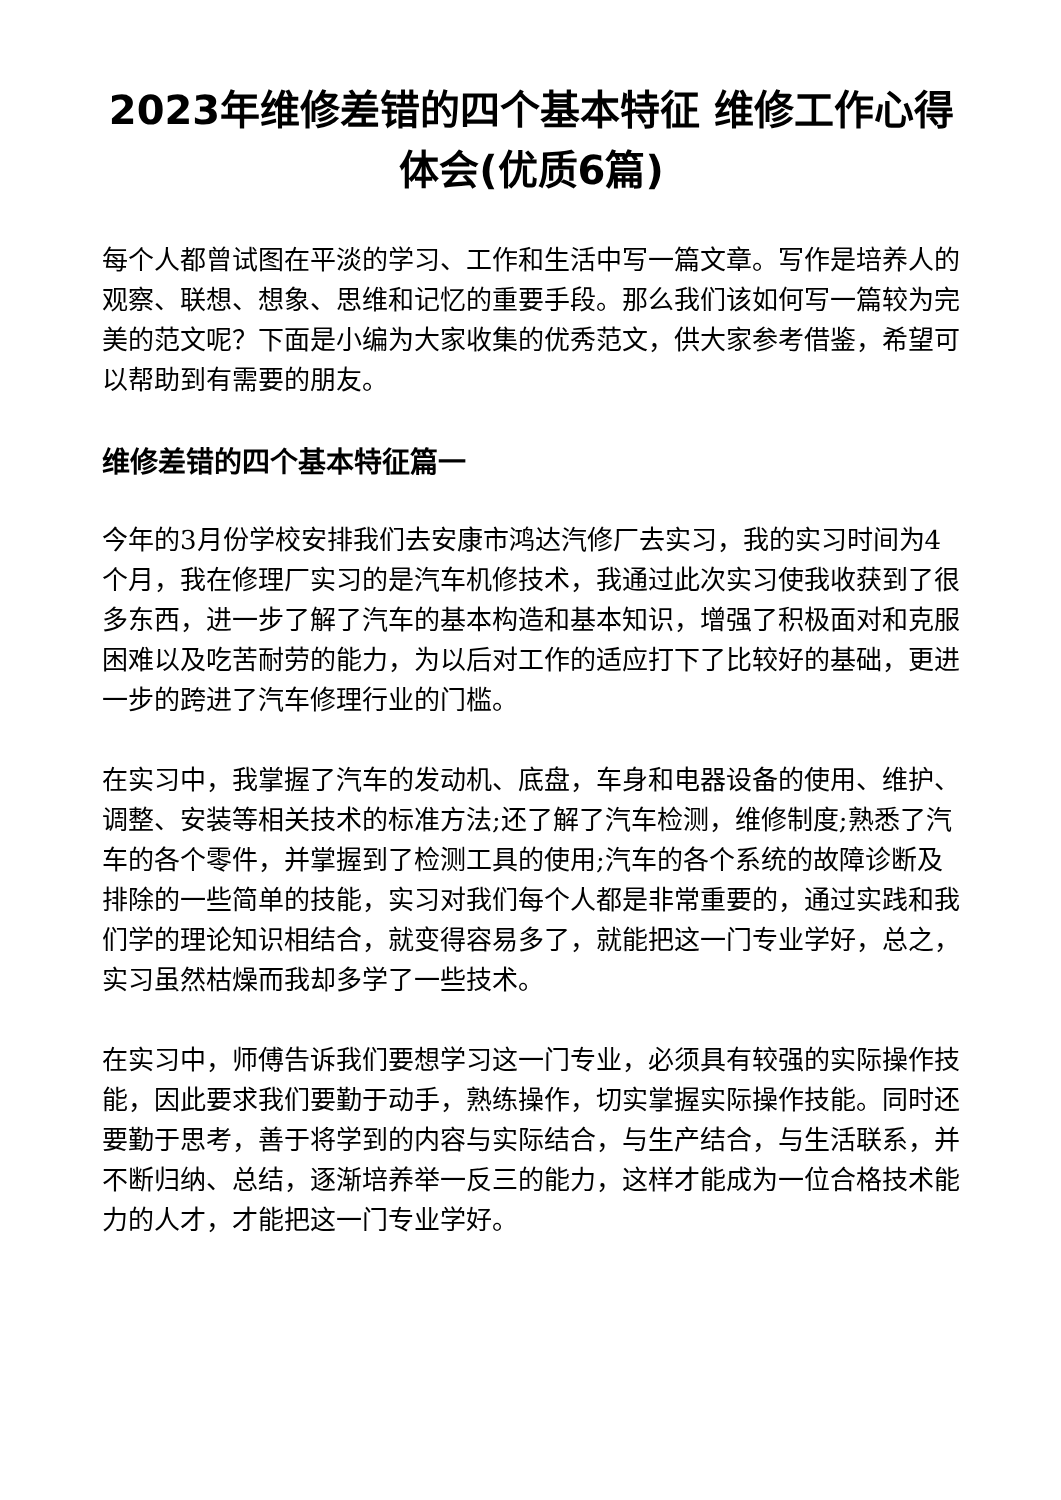2023年维修差错的四个基本特征 维修工作心得体会(优质6篇)
每个人都曾试图在平淡的学习、工作和生活中写一篇文章。写作是培养人的观察、联想、想象、思维和记忆的重要手段。那么我们该如何写一篇较为完美的范文呢？下面是小编为大家收集的优秀范文，供大家参考借鉴，希望可以帮助到有需要的朋友。
维修差错的四个基本特征篇一
今年的3月份学校安排我们去安康市鸿达汽修厂去实习，我的实习时间为4个月，我在修理厂实习的是汽车机修技术，我通过此次实习使我收获到了很多东西，进一步了解了汽车的基本构造和基本知识，增强了积极面对和克服困难以及吃苦耐劳的能力，为以后对工作的适应打下了比较好的基础，更进一步的跨进了汽车修理行业的门槛。
在实习中，我掌握了汽车的发动机、底盘，车身和电器设备的使用、维护、调整、安装等相关技术的标准方法;还了解了汽车检测，维修制度;熟悉了汽车的各个零件，并掌握到了检测工具的使用;汽车的各个系统的故障诊断及排除的一些简单的技能，实习对我们每个人都是非常重要的，通过实践和我们学的理论知识相结合，就变得容易多了，就能把这一门专业学好，总之，实习虽然枯燥而我却多学了一些技术。
在实习中，师傅告诉我们要想学习这一门专业，必须具有较强的实际操作技能，因此要求我们要勤于动手，熟练操作，切实掌握实际操作技能。同时还要勤于思考，善于将学到的内容与实际结合，与生产结合，与生活联系，并不断归纳、总结，逐渐培养举一反三的能力，这样才能成为一位合格技术能力的人才，才能把这一门专业学好。